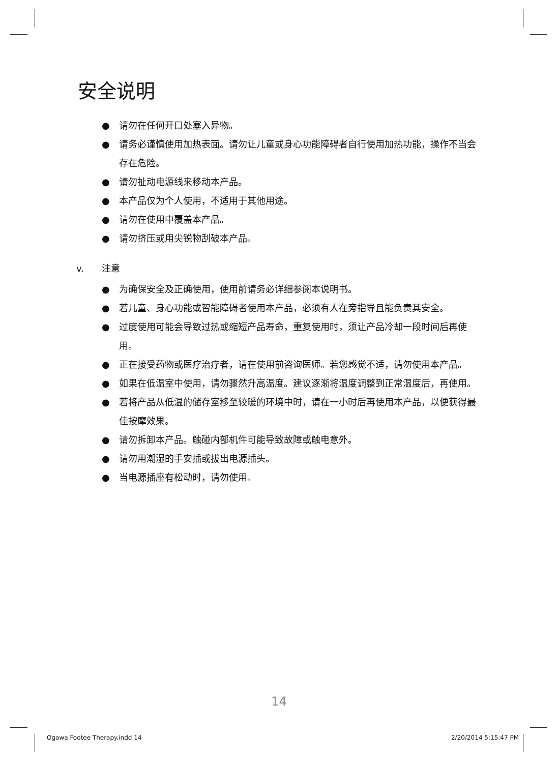安全说明
● 请勿在任何开口处塞入异物。
● 请务必谨慎使用加热表面。请勿让儿童或身心功能障碍者自行使用加热功能，操作不当会存在危险。
● 请勿扯动电源线来移动本产品。
● 本产品仅为个人使用，不适用于其他用途。
● 请勿在使用中覆盖本产品。
● 请勿挤压或用尖锐物刮破本产品。
v. 注意
● 为确保安全及正确使用，使用前请务必详细参阅本说明书。
● 若儿童、身心功能或智能障碍者使用本产品，必须有人在旁指导且能负责其安全。
● 过度使用可能会导致过热或缩短产品寿命，重复使用时，须让产品冷却一段时间后再使用。
● 正在接受药物或医疗治疗者，请在使用前咨询医师。若您感觉不适，请勿使用本产品。
● 如果在低温室中使用，请勿骤然升高温度。建议逐渐将温度调整到正常温度后，再使用。
● 若将产品从低温的储存室移至较暖的环境中时，请在一小时后再使用本产品，以便获得最佳按摩效果。
● 请勿拆卸本产品。触碰内部机件可能导致故障或触电意外。
● 请勿用潮湿的手安插或拔出电源插头。
● 当电源插座有松动时，请勿使用。
14
Ogawa Footee Therapy.indd 14 2/20/2014 5:15:47 PM